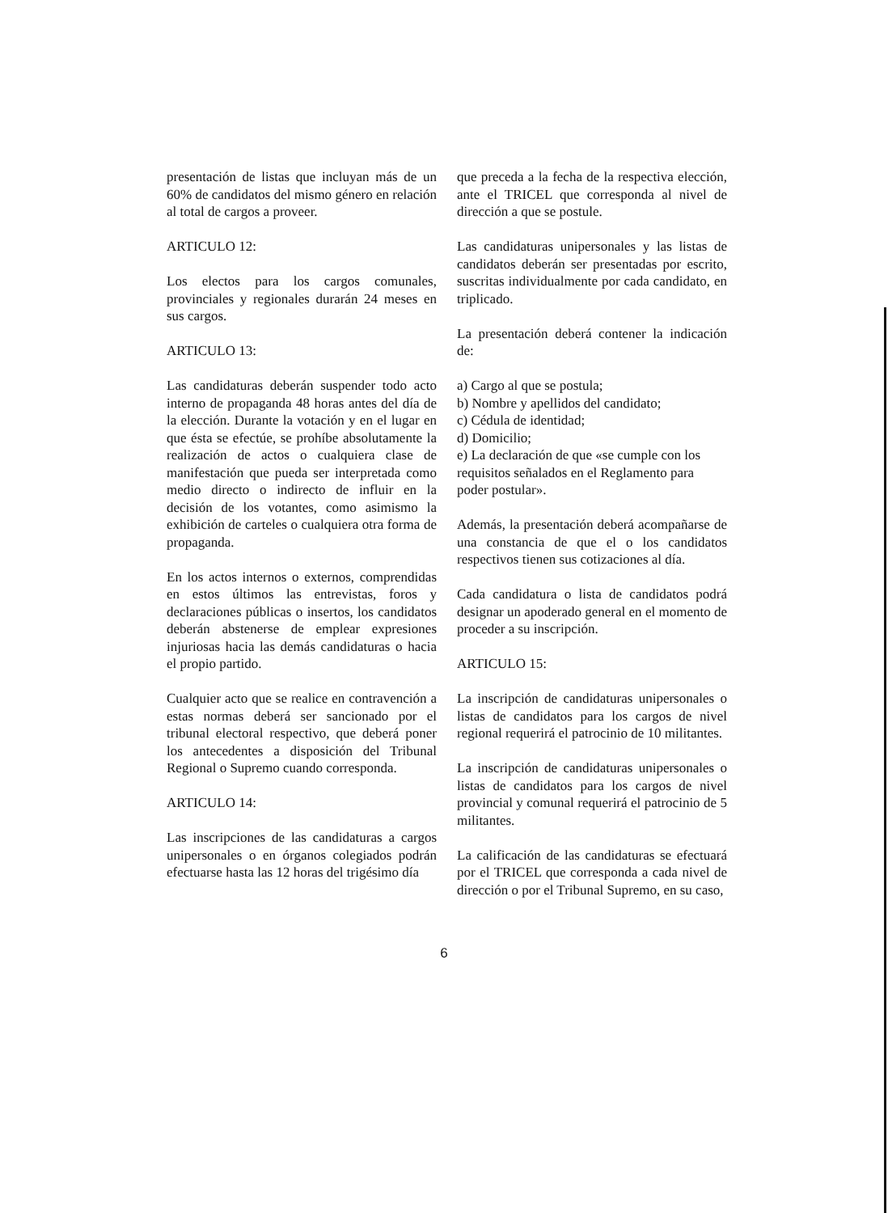presentación de listas que incluyan más de un 60% de candidatos del mismo género en relación al total de cargos a proveer.
ARTICULO 12:
Los electos para los cargos comunales, provinciales y regionales durarán 24 meses en sus cargos.
ARTICULO 13:
Las candidaturas deberán suspender todo acto interno de propaganda 48 horas antes del día de la elección. Durante la votación y en el lugar en que ésta se efectúe, se prohíbe absolutamente la realización de actos o cualquiera clase de manifestación que pueda ser interpretada como medio directo o indirecto de influir en la decisión de los votantes, como asimismo la exhibición de carteles o cualquiera otra forma de propaganda.
En los actos internos o externos, comprendidas en estos últimos las entrevistas, foros y declaraciones públicas o insertos, los candidatos deberán abstenerse de emplear expresiones injuriosas hacia las demás candidaturas o hacia el propio partido.
Cualquier acto que se realice en contravención a estas normas deberá ser sancionado por el tribunal electoral respectivo, que deberá poner los antecedentes a disposición del Tribunal Regional o Supremo cuando corresponda.
ARTICULO 14:
Las inscripciones de las candidaturas a cargos unipersonales o en órganos colegiados podrán efectuarse hasta las 12 horas del trigésimo día
que preceda a la fecha de la respectiva elección, ante el TRICEL que corresponda al nivel de dirección a que se postule.
Las candidaturas unipersonales y las listas de candidatos deberán ser presentadas por escrito, suscritas individualmente por cada candidato, en triplicado.
La presentación deberá contener la indicación de:
a) Cargo al que se postula;
b) Nombre y apellidos del candidato;
c) Cédula de identidad;
d) Domicilio;
e) La declaración de que «se cumple con los requisitos señalados en el Reglamento para poder postular».
Además, la presentación deberá acompañarse de una constancia de que el o los candidatos respectivos tienen sus cotizaciones al día.
Cada candidatura o lista de candidatos podrá designar un apoderado general en el momento de proceder a su inscripción.
ARTICULO 15:
La inscripción de candidaturas unipersonales o listas de candidatos para los cargos de nivel regional requerirá el patrocinio de 10 militantes.
La inscripción de candidaturas unipersonales o listas de candidatos para los cargos de nivel provincial y comunal requerirá el patrocinio de 5 militantes.
La calificación de las candidaturas se efectuará por el TRICEL que corresponda a cada nivel de dirección o por el Tribunal Supremo, en su caso,
6